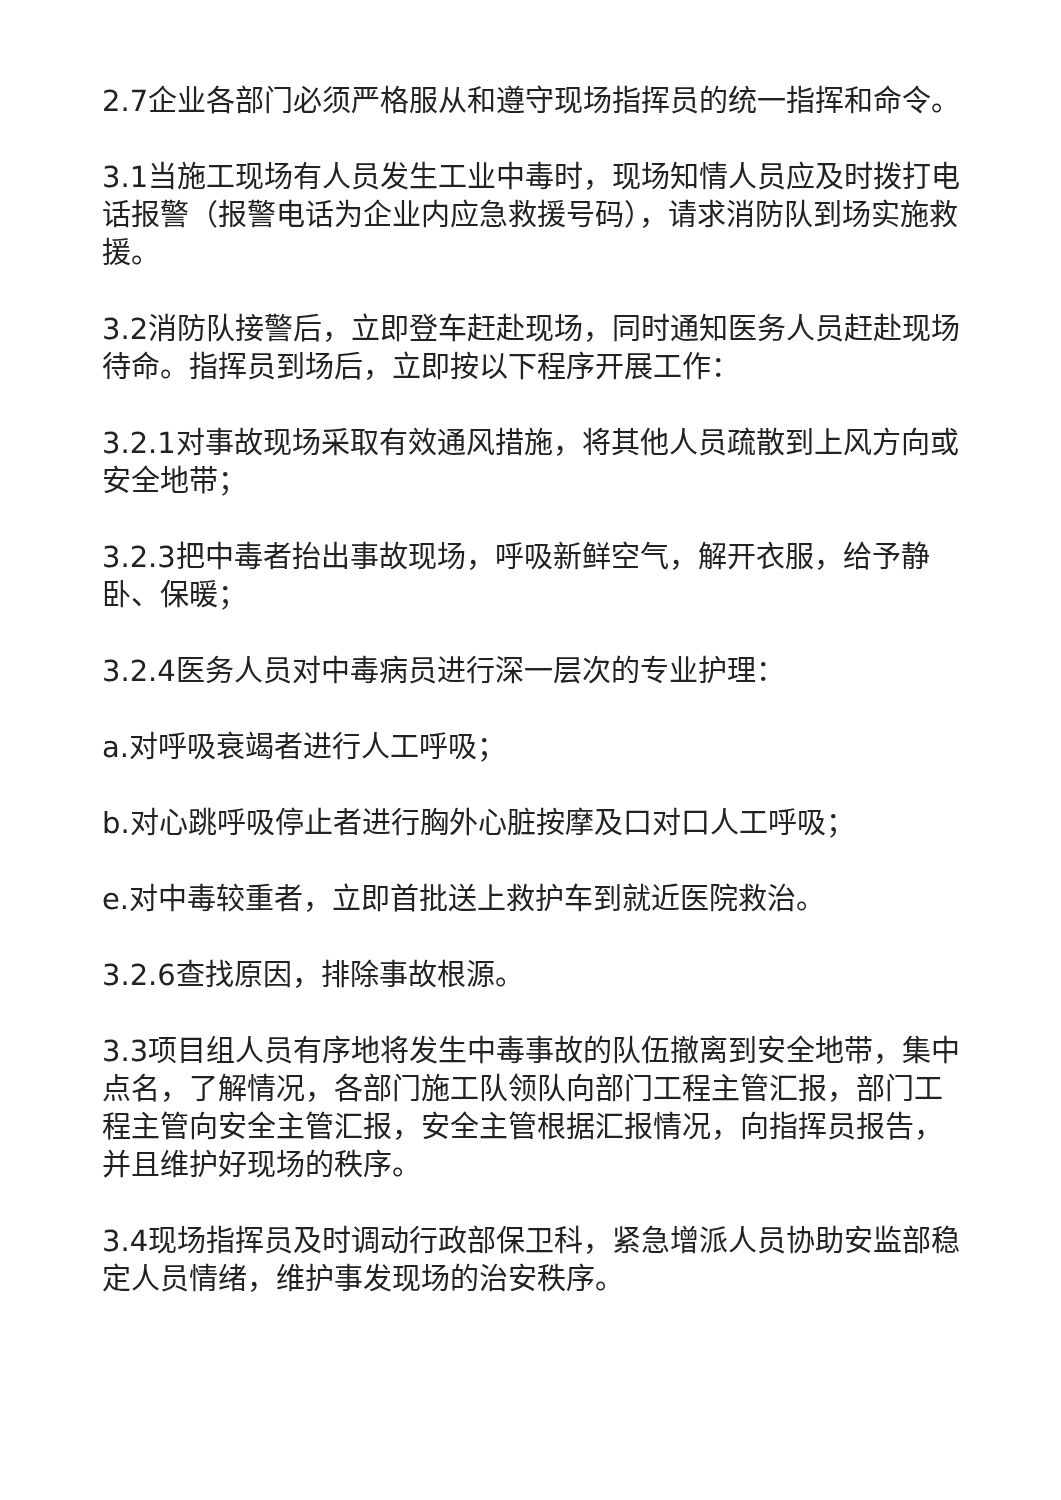2.7企业各部门必须严格服从和遵守现场指挥员的统一指挥和命令。
3.1当施工现场有人员发生工业中毒时，现场知情人员应及时拨打电话报警（报警电话为企业内应急救援号码），请求消防队到场实施救援。
3.2消防队接警后，立即登车赶赴现场，同时通知医务人员赶赴现场待命。指挥员到场后，立即按以下程序开展工作：
3.2.1对事故现场采取有效通风措施，将其他人员疏散到上风方向或安全地带；
3.2.3把中毒者抬出事故现场，呼吸新鲜空气，解开衣服，给予静卧、保暖；
3.2.4医务人员对中毒病员进行深一层次的专业护理：
a.对呼吸衰竭者进行人工呼吸；
b.对心跳呼吸停止者进行胸外心脏按摩及口对口人工呼吸；
e.对中毒较重者，立即首批送上救护车到就近医院救治。
3.2.6查找原因，排除事故根源。
3.3项目组人员有序地将发生中毒事故的队伍撤离到安全地带，集中点名，了解情况，各部门施工队领队向部门工程主管汇报，部门工程主管向安全主管汇报，安全主管根据汇报情况，向指挥员报告，并且维护好现场的秩序。
3.4现场指挥员及时调动行政部保卫科，紧急增派人员协助安监部稳定人员情绪，维护事发现场的治安秩序。